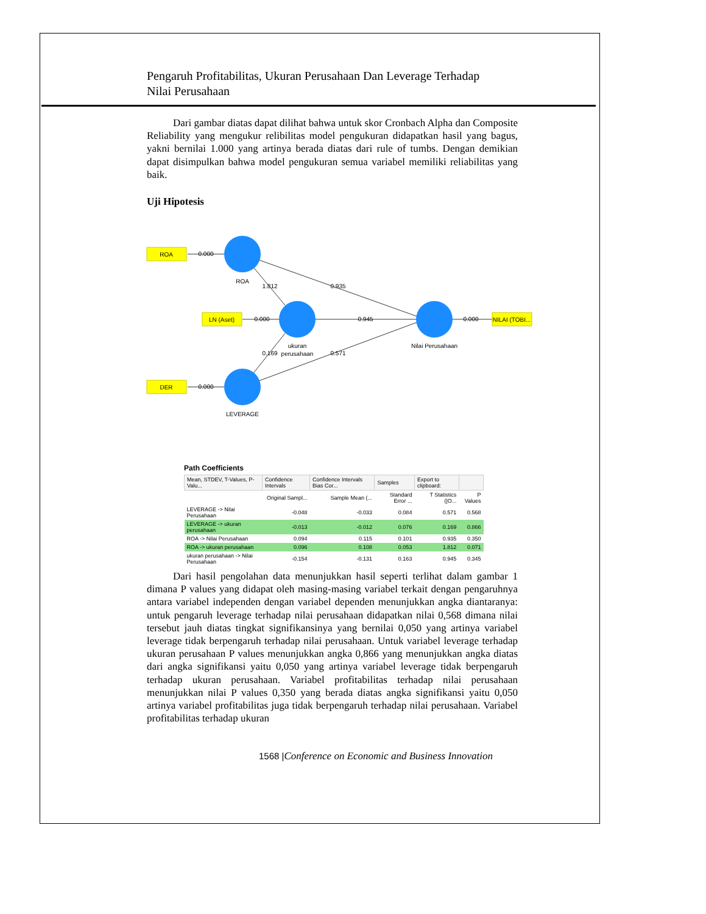Pengaruh Profitabilitas, Ukuran Perusahaan Dan Leverage Terhadap
Nilai Perusahaan
Dari gambar diatas dapat dilihat bahwa untuk skor Cronbach Alpha dan Composite Reliability yang mengukur relibilitas model pengukuran didapatkan hasil yang bagus, yakni bernilai 1.000 yang artinya berada diatas dari rule of tumbs. Dengan demikian dapat disimpulkan bahwa model pengukuran semua variabel memiliki reliabilitas yang baik.
Uji Hipotesis
ROA
LN (Aset)
DER
NILAI (TOBI...
0.000
0.000
0.000
0.000
ROA
ukuran
perusahaan
LEVERAGE
Nilai Perusahaan
1.812
0.935
0.945
0.169
0.571
Path Coefficients
| Mean, STDEV, T-Values, P-Valu... | Confidence Intervals | Confidence Intervals Bias Cor... | Samples | Export to clipboard: | |
| | Original Sampl... | Sample Mean (... | Standard Error ... | T Statistics (/O... | P Values |
| LEVERAGE -> Nilai Perusahaan | -0.048 | -0.033 | 0.084 | 0.571 | 0.568 |
| LEVERAGE -> ukuran perusahaan | -0.013 | -0.012 | 0.076 | 0.169 | 0.866 |
| ROA -> Nilai Perusahaan | 0.094 | 0.115 | 0.101 | 0.935 | 0.350 |
| ROA -> ukuran perusahaan | 0.096 | 0.108 | 0.053 | 1.812 | 0.071 |
| ukuran perusahaan -> Nilai Perusahaan | -0.154 | -0.131 | 0.163 | 0.945 | 0.345 |
Dari hasil pengolahan data menunjukkan hasil seperti terlihat dalam gambar 1 dimana P values yang didapat oleh masing-masing variabel terkait dengan pengaruhnya antara variabel independen dengan variabel dependen menunjukkan angka diantaranya: untuk pengaruh leverage terhadap nilai perusahaan didapatkan nilai 0,568 dimana nilai tersebut jauh diatas tingkat signifikansinya yang bernilai 0,050 yang artinya variabel leverage tidak berpengaruh terhadap nilai perusahaan. Untuk variabel leverage terhadap ukuran perusahaan P values menunjukkan angka 0,866 yang menunjukkan angka diatas dari angka signifikansi yaitu 0,050 yang artinya variabel leverage tidak berpengaruh terhadap ukuran perusahaan. Variabel profitabilitas terhadap nilai perusahaan menunjukkan nilai P values 0,350 yang berada diatas angka signifikansi yaitu 0,050 artinya variabel profitabilitas juga tidak berpengaruh terhadap nilai perusahaan. Variabel profitabilitas terhadap ukuran
1568 |Conference on Economic and Business Innovation